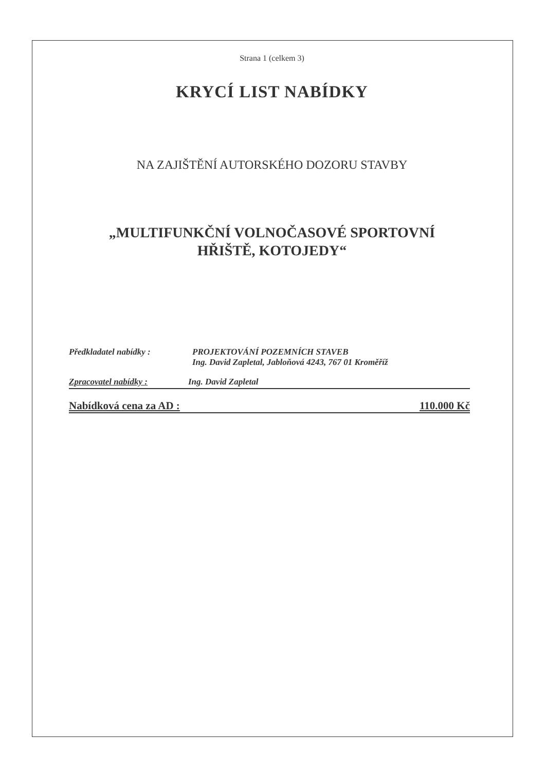Strana 1 (celkem 3)
KRYCÍ LIST NABÍDKY
NA ZAJIŠTĚNÍ AUTORSKÉHO DOZORU STAVBY
„MULTIFUNKČNÍ VOLNOČASOVÉ SPORTOVNÍ
HŘIŠTĚ, KOTOJEDY“
Předkladatel nabídky : PROJEKTOVÁNÍ POZEMNÍCH STAVEB
Ing. David Zapletal, Jabloňová 4243, 767 01 Kroměříž
Zpracovatel nabídky : Ing. David Zapletal
Nabídková cena za AD : 110.000 Kč